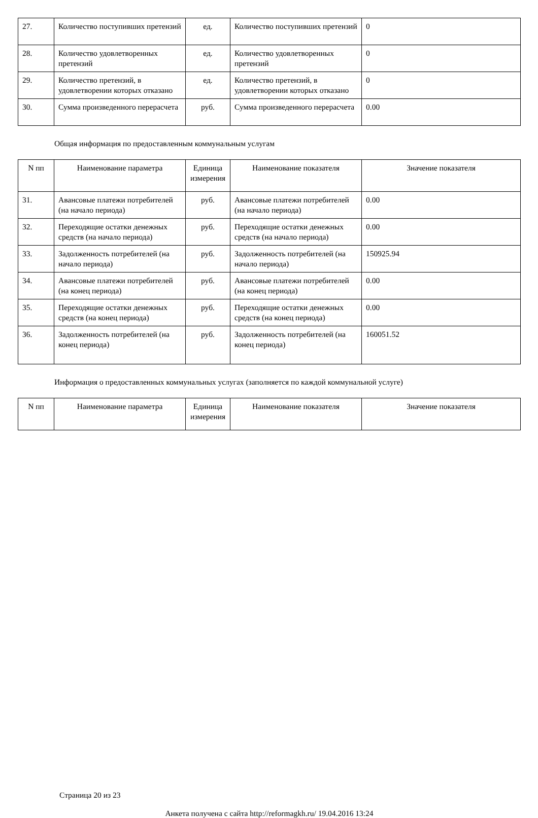| 27. | Количество поступивших претензий | ед. | Количество поступивших претензий | 0 |
| 28. | Количество удовлетворенных претензий | ед. | Количество удовлетворенных претензий | 0 |
| 29. | Количество претензий, в удовлетворении которых отказано | ед. | Количество претензий, в удовлетворении которых отказано | 0 |
| 30. | Сумма произведенного перерасчета | руб. | Сумма произведенного перерасчета | 0.00 |
Общая информация по предоставленным коммунальным услугам
| N пп | Наименование параметра | Единица измерения | Наименование показателя | Значение показателя |
| --- | --- | --- | --- | --- |
| 31. | Авансовые платежи потребителей (на начало периода) | руб. | Авансовые платежи потребителей (на начало периода) | 0.00 |
| 32. | Переходящие остатки денежных средств (на начало периода) | руб. | Переходящие остатки денежных средств (на начало периода) | 0.00 |
| 33. | Задолженность потребителей (на начало периода) | руб. | Задолженность потребителей (на начало периода) | 150925.94 |
| 34. | Авансовые платежи потребителей (на конец периода) | руб. | Авансовые платежи потребителей (на конец периода) | 0.00 |
| 35. | Переходящие остатки денежных средств (на конец периода) | руб. | Переходящие остатки денежных средств (на конец периода) | 0.00 |
| 36. | Задолженность потребителей (на конец периода) | руб. | Задолженность потребителей (на конец периода) | 160051.52 |
Информация о предоставленных коммунальных услугах (заполняется по каждой коммунальной услуге)
| N пп | Наименование параметра | Единица измерения | Наименование показателя | Значение показателя |
| --- | --- | --- | --- | --- |
Страница 20 из 23
Анкета получена с сайта http://reformagkh.ru/ 19.04.2016 13:24